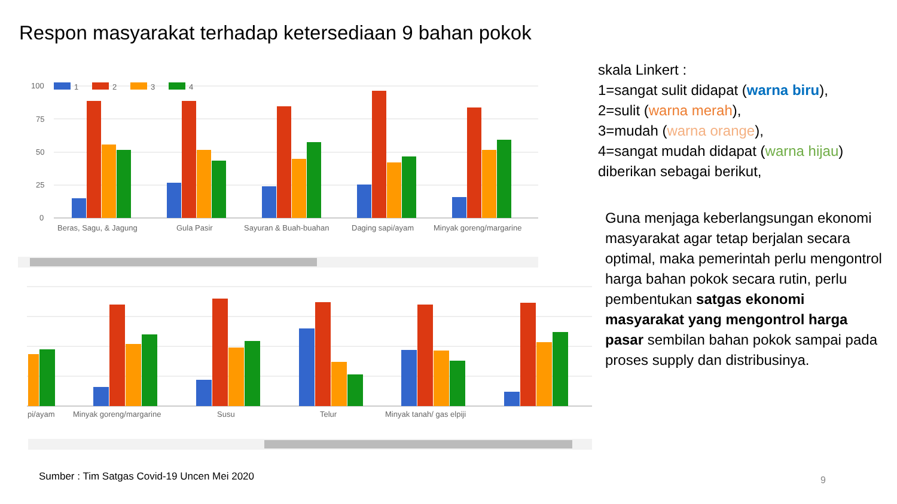Respon masyarakat terhadap ketersediaan 9 bahan pokok
100
75
50
25
0
1
2
3
4
Beras, Sagu, & Jagung
Gula Pasir
Sayuran & Buah-buahan
Daging sapi/ayam
Minyak goreng/margarine
pi/ayam
Minyak goreng/margarine
Susu
Telur
Minyak tanah/ gas elpiji
skala Linkert :
1=sangat sulit didapat (warna biru),
2=sulit (warna merah),
3=mudah (warna orange),
4=sangat mudah didapat (warna hijau)
diberikan sebagai berikut,
Guna menjaga keberlangsungan ekonomi masyarakat agar tetap berjalan secara optimal, maka pemerintah perlu mengontrol harga bahan pokok secara rutin, perlu pembentukan satgas ekonomi masyarakat yang mengontrol harga pasar sembilan bahan pokok sampai pada proses supply dan distribusinya.
Sumber : Tim Satgas Covid-19 Uncen Mei 2020
9